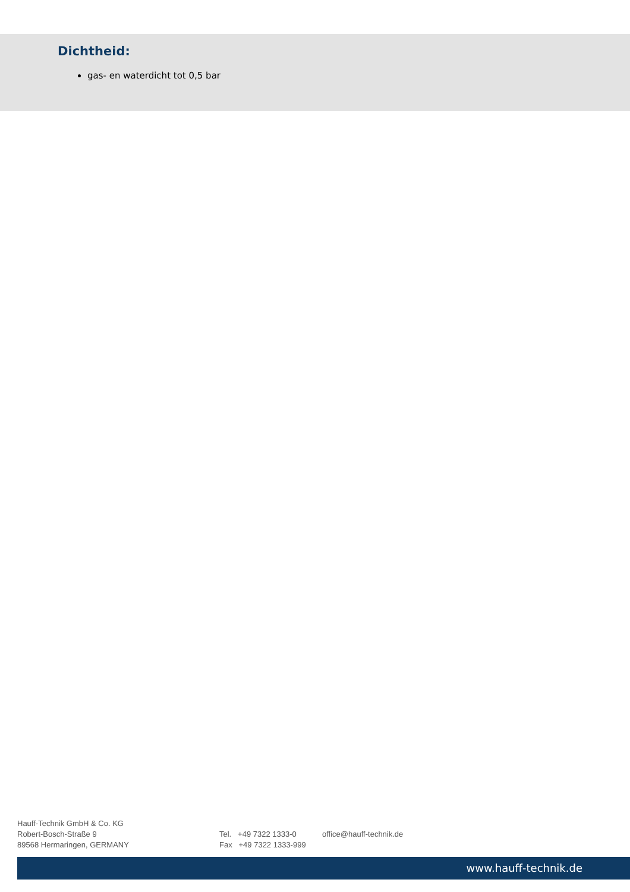Dichtheid:
gas- en waterdicht tot 0,5 bar
Hauff-Technik GmbH & Co. KG
Robert-Bosch-Straße 9
89568 Hermaringen, GERMANY
Tel. +49 7322 1333-0
Fax +49 7322 1333-999
office@hauff-technik.de
www.hauff-technik.de